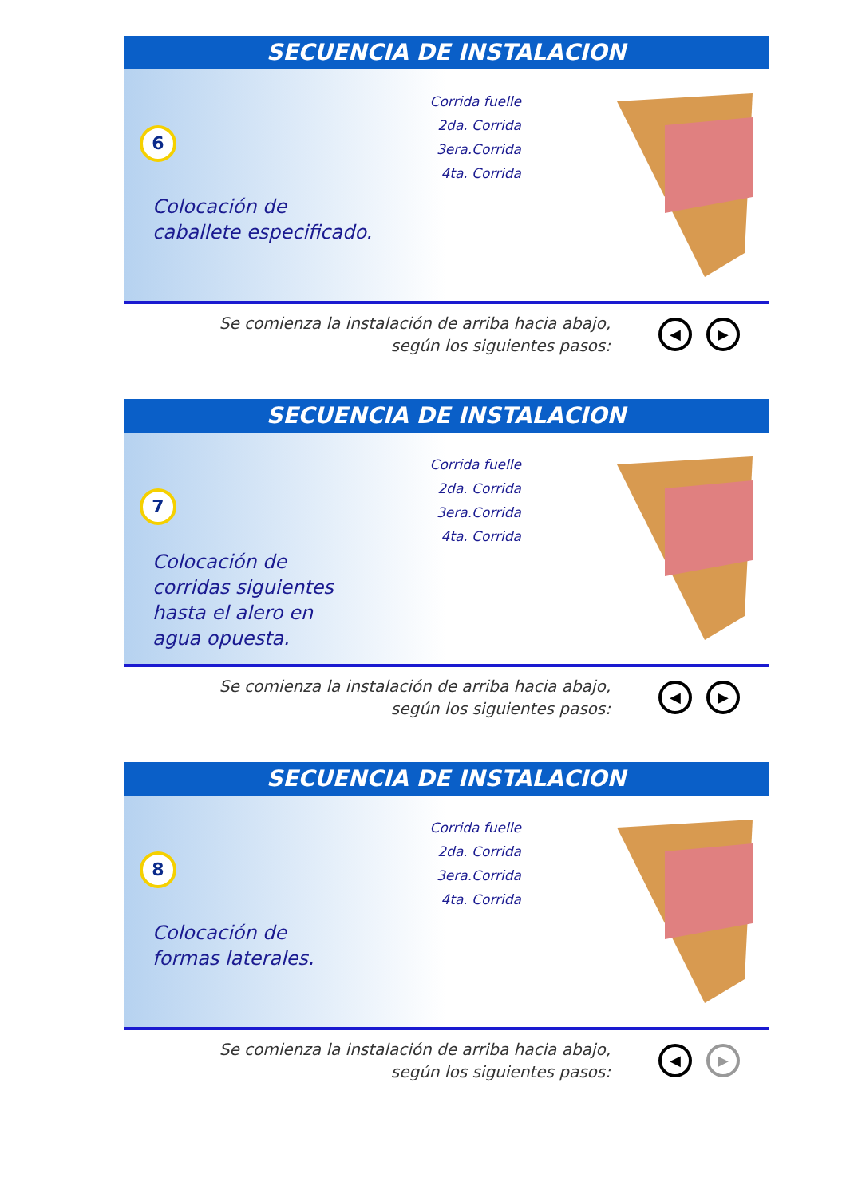SECUENCIA DE INSTALACION
6
Colocación de
caballete especificado.
Corrida fuelle
2da. Corrida
3era.Corrida
4ta. Corrida
Se comienza la instalación de arriba hacia abajo,
según los siguientes pasos:
◀ ▶
SECUENCIA DE INSTALACION
7
Colocación de
corridas siguientes
hasta el alero en
agua opuesta.
Corrida fuelle
2da. Corrida
3era.Corrida
4ta. Corrida
Se comienza la instalación de arriba hacia abajo,
según los siguientes pasos:
◀ ▶
SECUENCIA DE INSTALACION
8
Colocación de
formas laterales.
Corrida fuelle
2da. Corrida
3era.Corrida
4ta. Corrida
Se comienza la instalación de arriba hacia abajo,
según los siguientes pasos:
◀ ▶